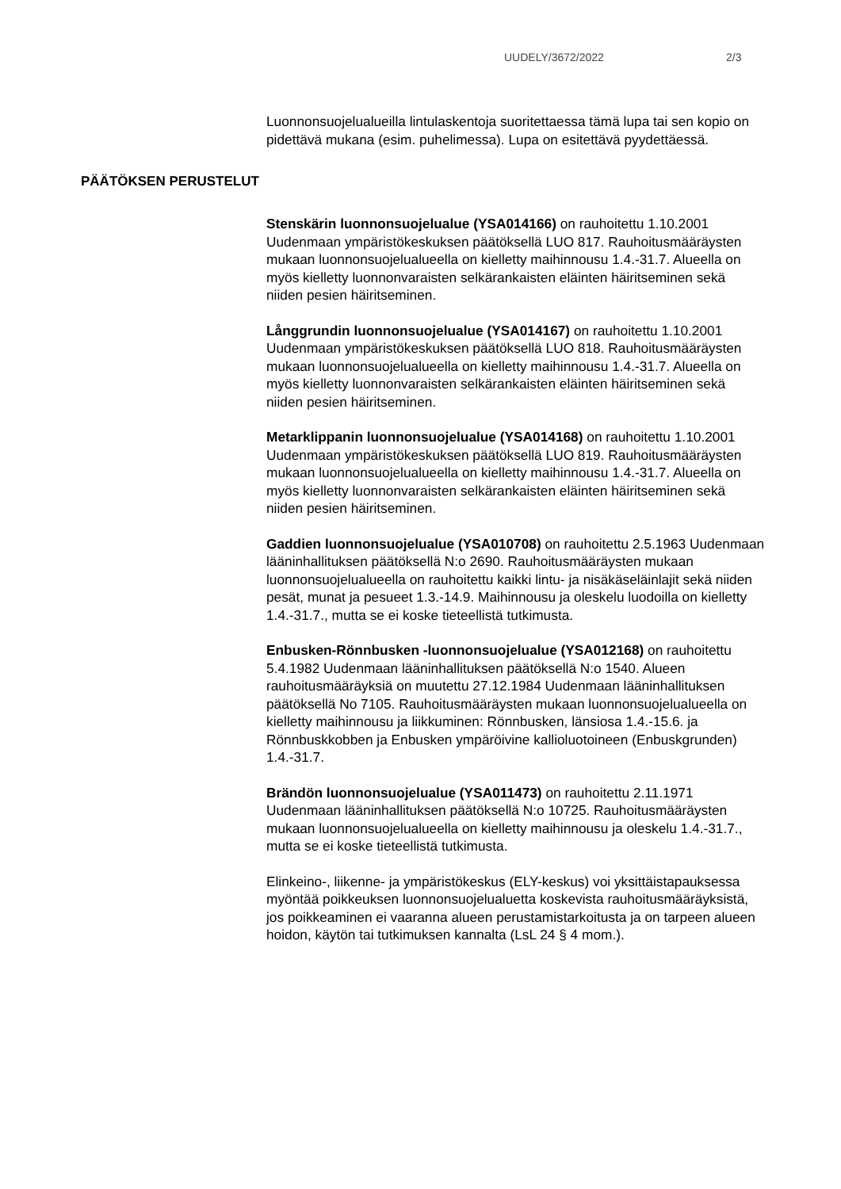UUDELY/3672/2022 2/3
Luonnonsuojelualueilla lintulaskentoja suoritettaessa tämä lupa tai sen kopio on pidettävä mukana (esim. puhelimessa). Lupa on esitettävä pyydettäessä.
PÄÄTÖKSEN PERUSTELUT
Stenskärin luonnonsuojelualue (YSA014166) on rauhoitettu 1.10.2001 Uudenmaan ympäristökeskuksen päätöksellä LUO 817. Rauhoitusmääräysten mukaan luonnonsuojelualueella on kielletty maihinnousu 1.4.-31.7. Alueella on myös kielletty luonnonvaraisten selkärankaisten eläinten häiritseminen sekä niiden pesien häiritseminen.
Långgrundin luonnonsuojelualue (YSA014167) on rauhoitettu 1.10.2001 Uudenmaan ympäristökeskuksen päätöksellä LUO 818. Rauhoitusmääräysten mukaan luonnonsuojelualueella on kielletty maihinnousu 1.4.-31.7. Alueella on myös kielletty luonnonvaraisten selkärankaisten eläinten häiritseminen sekä niiden pesien häiritseminen.
Metarklippanin luonnonsuojelualue (YSA014168) on rauhoitettu 1.10.2001 Uudenmaan ympäristökeskuksen päätöksellä LUO 819. Rauhoitusmääräysten mukaan luonnonsuojelualueella on kielletty maihinnousu 1.4.-31.7. Alueella on myös kielletty luonnonvaraisten selkärankaisten eläinten häiritseminen sekä niiden pesien häiritseminen.
Gaddien luonnonsuojelualue (YSA010708) on rauhoitettu 2.5.1963 Uudenmaan lääninhallituksen päätöksellä N:o 2690. Rauhoitusmääräysten mukaan luonnonsuojelualueella on rauhoitettu kaikki lintu- ja nisäkäseläinlajit sekä niiden pesät, munat ja pesueet 1.3.-14.9. Maihinnousu ja oleskelu luodoilla on kielletty 1.4.-31.7., mutta se ei koske tieteellistä tutkimusta.
Enbusken-Rönnbusken -luonnonsuojelualue (YSA012168) on rauhoitettu 5.4.1982 Uudenmaan lääninhallituksen päätöksellä N:o 1540. Alueen rauhoitusmääräyksiä on muutettu 27.12.1984 Uudenmaan lääninhallituksen päätöksellä No 7105. Rauhoitusmääräysten mukaan luonnonsuojelualueella on kielletty maihinnousu ja liikkuminen: Rönnbusken, länsiosa 1.4.-15.6. ja Rönnbuskkobben ja Enbusken ympäröivine kallioluotoineen (Enbuskgrunden) 1.4.-31.7.
Brändön luonnonsuojelualue (YSA011473) on rauhoitettu 2.11.1971 Uudenmaan lääninhallituksen päätöksellä N:o 10725. Rauhoitusmääräysten mukaan luonnonsuojelualueella on kielletty maihinnousu ja oleskelu 1.4.-31.7., mutta se ei koske tieteellistä tutkimusta.
Elinkeino-, liikenne- ja ympäristökeskus (ELY-keskus) voi yksittäistapauksessa myöntää poikkeuksen luonnonsuojelualuetta koskevista rauhoitusmääräyksistä, jos poikkeaminen ei vaaranna alueen perustamistarkoitusta ja on tarpeen alueen hoidon, käytön tai tutkimuksen kannalta (LsL 24 § 4 mom.).